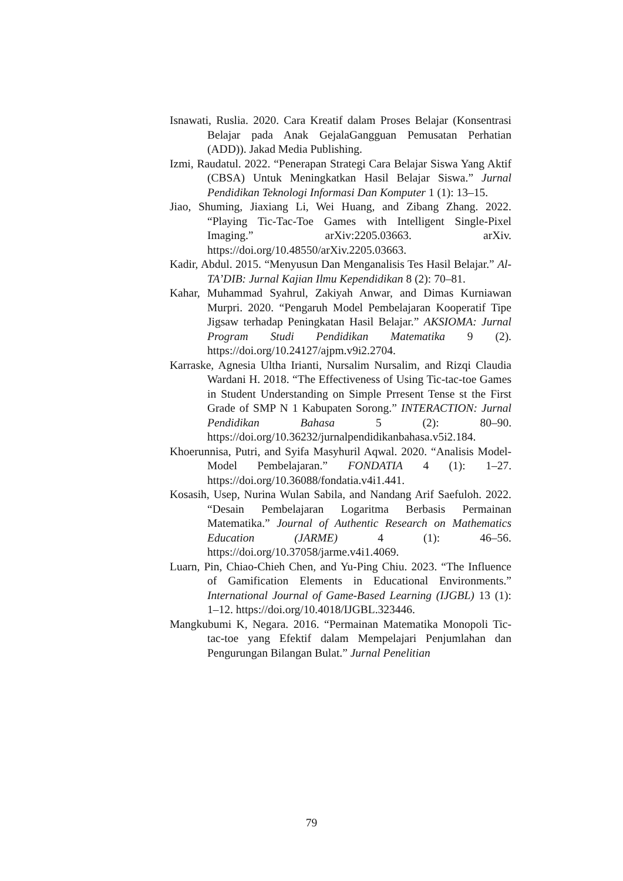Isnawati, Ruslia. 2020. Cara Kreatif dalam Proses Belajar (Konsentrasi Belajar pada Anak GejalaGangguan Pemusatan Perhatian (ADD)). Jakad Media Publishing.
Izmi, Raudatul. 2022. “Penerapan Strategi Cara Belajar Siswa Yang Aktif (CBSA) Untuk Meningkatkan Hasil Belajar Siswa.” Jurnal Pendidikan Teknologi Informasi Dan Komputer 1 (1): 13–15.
Jiao, Shuming, Jiaxiang Li, Wei Huang, and Zibang Zhang. 2022. “Playing Tic-Tac-Toe Games with Intelligent Single-Pixel Imaging.” arXiv:2205.03663. arXiv. https://doi.org/10.48550/arXiv.2205.03663.
Kadir, Abdul. 2015. “Menyusun Dan Menganalisis Tes Hasil Belajar.” Al-TA’DIB: Jurnal Kajian Ilmu Kependidikan 8 (2): 70–81.
Kahar, Muhammad Syahrul, Zakiyah Anwar, and Dimas Kurniawan Murpri. 2020. “Pengaruh Model Pembelajaran Kooperatif Tipe Jigsaw terhadap Peningkatan Hasil Belajar.” AKSIOMA: Jurnal Program Studi Pendidikan Matematika 9 (2). https://doi.org/10.24127/ajpm.v9i2.2704.
Karraske, Agnesia Ultha Irianti, Nursalim Nursalim, and Rizqi Claudia Wardani H. 2018. “The Effectiveness of Using Tic-tac-toe Games in Student Understanding on Simple Prresent Tense st the First Grade of SMP N 1 Kabupaten Sorong.” INTERACTION: Jurnal Pendidikan Bahasa 5 (2): 80–90. https://doi.org/10.36232/jurnalpendidikanbahasa.v5i2.184.
Khoerunnisa, Putri, and Syifa Masyhuril Aqwal. 2020. “Analisis Model-Model Pembelajaran.” FONDATIA 4 (1): 1–27. https://doi.org/10.36088/fondatia.v4i1.441.
Kosasih, Usep, Nurina Wulan Sabila, and Nandang Arif Saefuloh. 2022. “Desain Pembelajaran Logaritma Berbasis Permainan Matematika.” Journal of Authentic Research on Mathematics Education (JARME) 4 (1): 46–56. https://doi.org/10.37058/jarme.v4i1.4069.
Luarn, Pin, Chiao-Chieh Chen, and Yu-Ping Chiu. 2023. “The Influence of Gamification Elements in Educational Environments.” International Journal of Game-Based Learning (IJGBL) 13 (1): 1–12. https://doi.org/10.4018/IJGBL.323446.
Mangkubumi K, Negara. 2016. “Permainan Matematika Monopoli Tic-tac-toe yang Efektif dalam Mempelajari Penjumlahan dan Pengurungan Bilangan Bulat.” Jurnal Penelitian
79